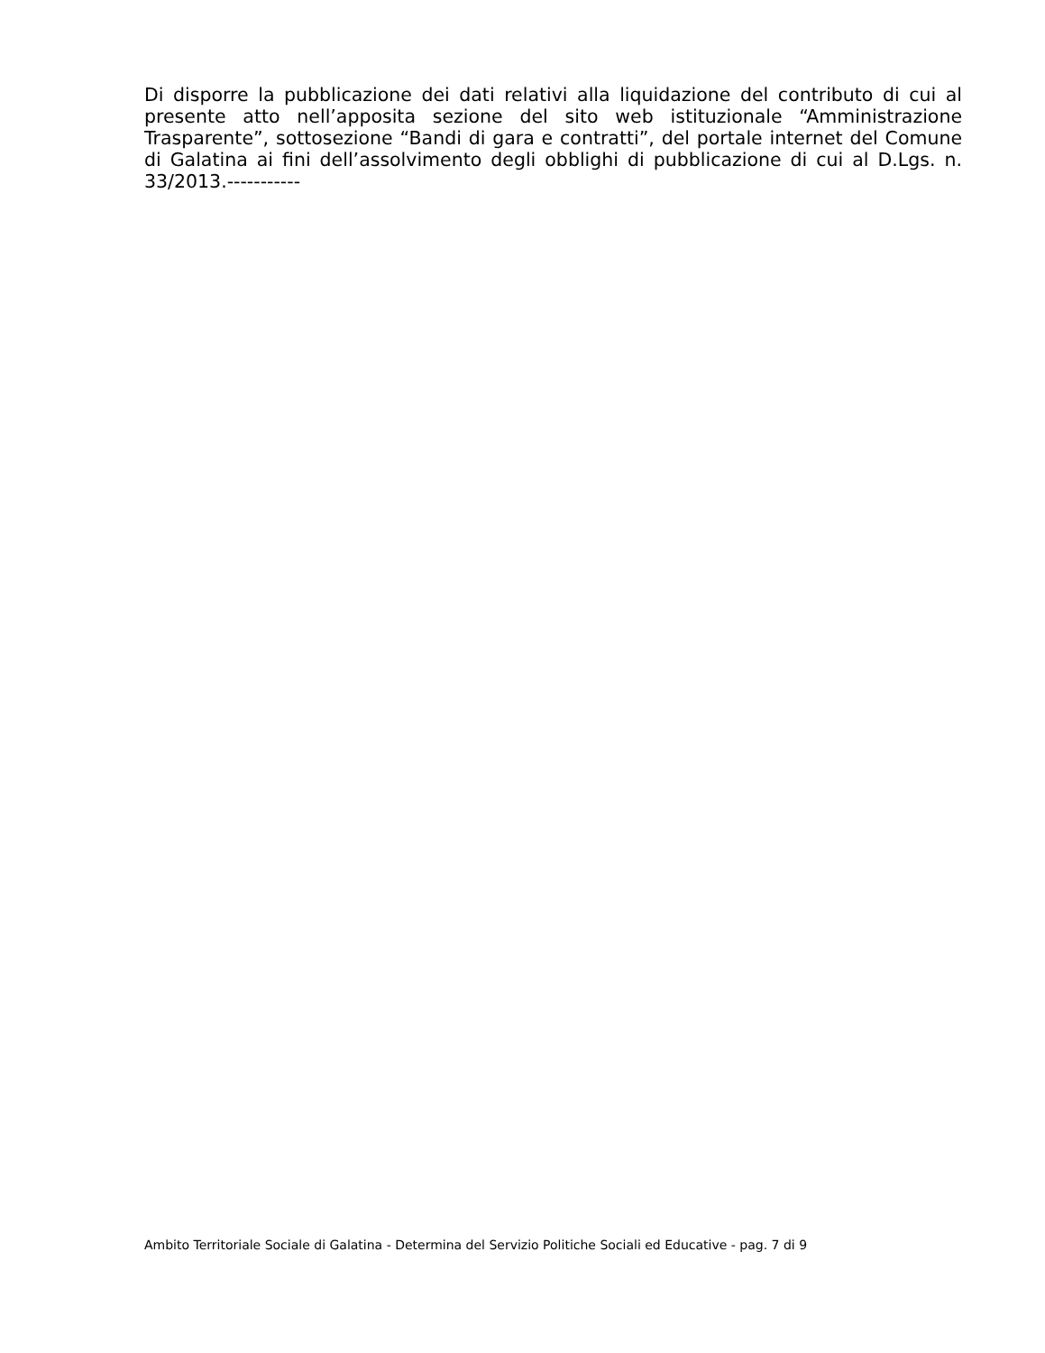Di disporre la pubblicazione dei dati relativi alla liquidazione del contributo di cui al presente atto nell’apposita sezione del sito web istituzionale “Amministrazione Trasparente”, sottosezione “Bandi di gara e contratti”, del portale internet del Comune di Galatina ai fini dell’assolvimento degli obblighi di pubblicazione di cui al D.Lgs. n. 33/2013.-----------
Ambito Territoriale Sociale di Galatina - Determina del Servizio Politiche Sociali ed Educative - pag. 7 di 9